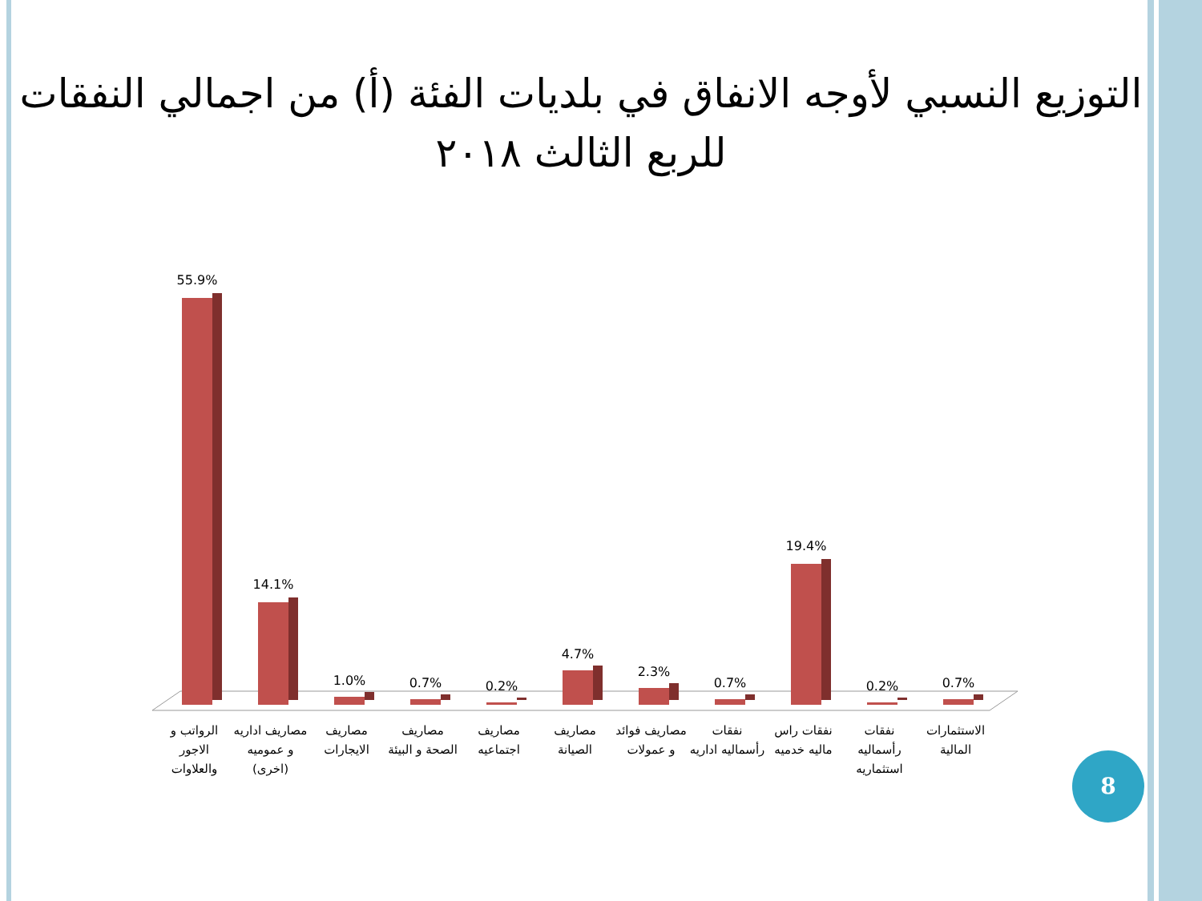التوزيع النسبي لأوجه الانفاق في بلديات الفئة (أ) من اجمالي النفقات للربع الثالث ٢٠١٨
55.9%
14.1%
1.0%
0.7%
0.2%
4.7%
2.3%
0.7%
19.4%
0.2%
0.7%
الرواتب و الاجور والعلاوات مصاريف اداريه و عموميه (اخرى) مصاريف الايجارات مصاريف الصحة و البيئة مصاريف اجتماعيه مصاريف الصيانة مصاريف فوائد و عمولات نفقات رأسماليه اداريه نفقات راس ماليه خدميه نفقات رأسماليه استثماريه الاستثمارات المالية
8